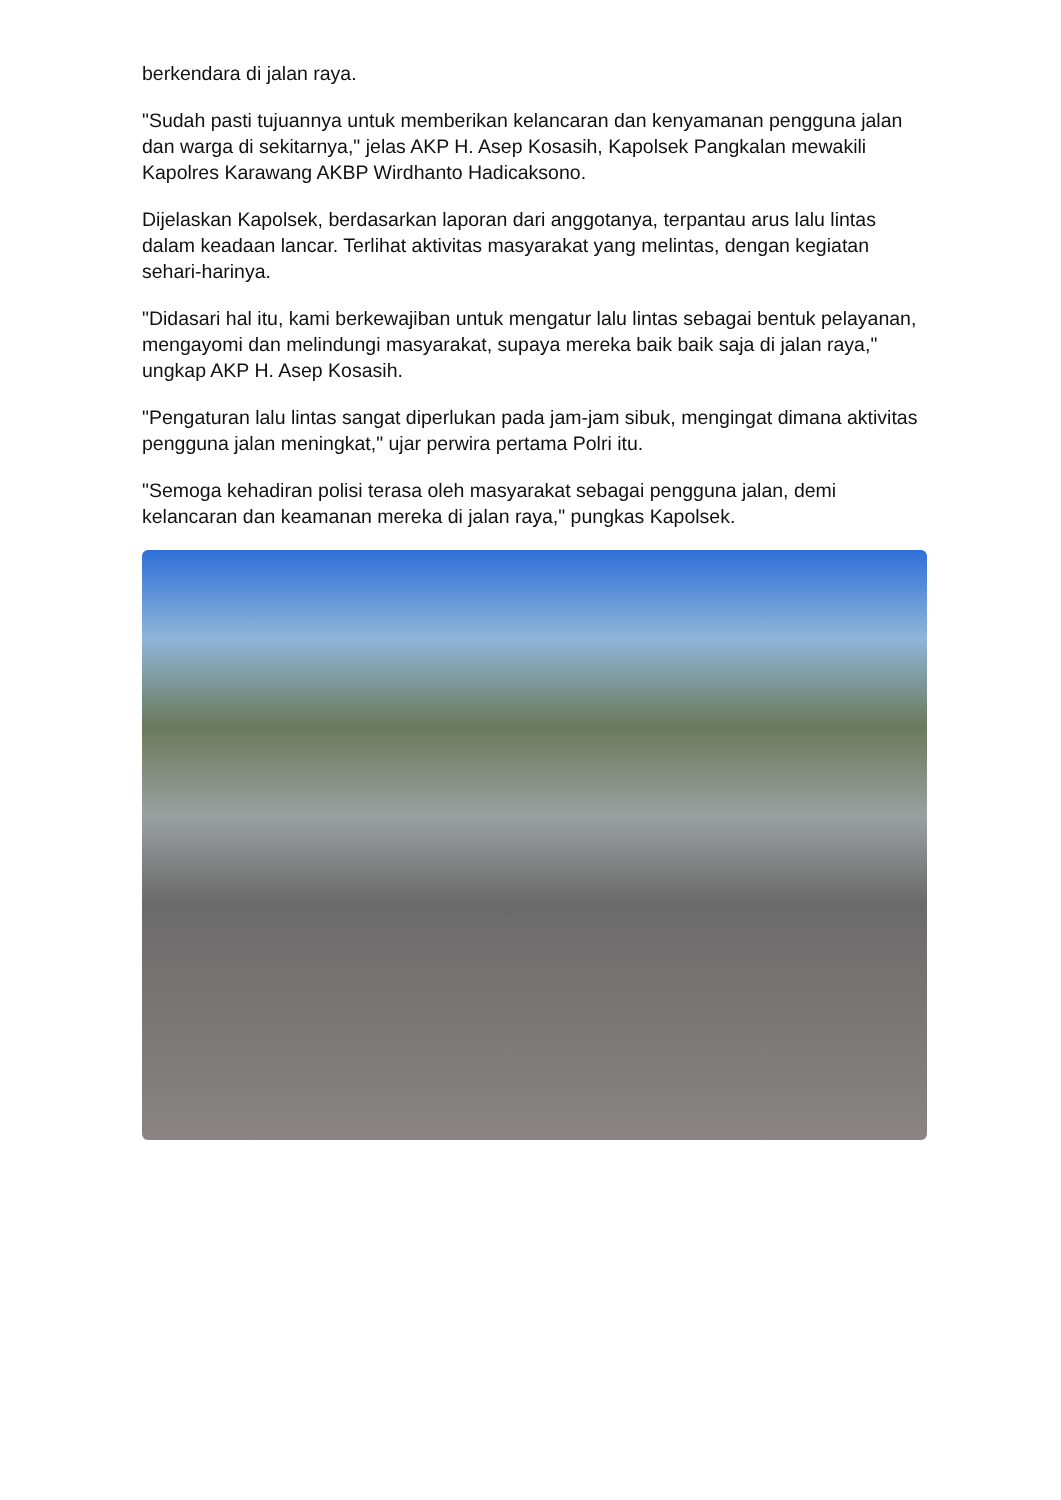berkendara di jalan raya.
"Sudah pasti tujuannya untuk memberikan kelancaran dan kenyamanan pengguna jalan dan warga di sekitarnya," jelas AKP H. Asep Kosasih, Kapolsek Pangkalan mewakili Kapolres Karawang AKBP Wirdhanto Hadicaksono.
Dijelaskan Kapolsek, berdasarkan laporan dari anggotanya, terpantau arus lalu lintas dalam keadaan lancar. Terlihat aktivitas masyarakat yang melintas, dengan kegiatan sehari-harinya.
"Didasari hal itu, kami berkewajiban untuk mengatur lalu lintas sebagai bentuk pelayanan, mengayomi dan melindungi masyarakat, supaya mereka baik baik saja di jalan raya," ungkap AKP H. Asep Kosasih.
"Pengaturan lalu lintas sangat diperlukan pada jam-jam sibuk, mengingat dimana aktivitas pengguna jalan meningkat," ujar perwira pertama Polri itu.
"Semoga kehadiran polisi terasa oleh masyarakat sebagai pengguna jalan, demi kelancaran dan keamanan mereka di jalan raya," pungkas Kapolsek.